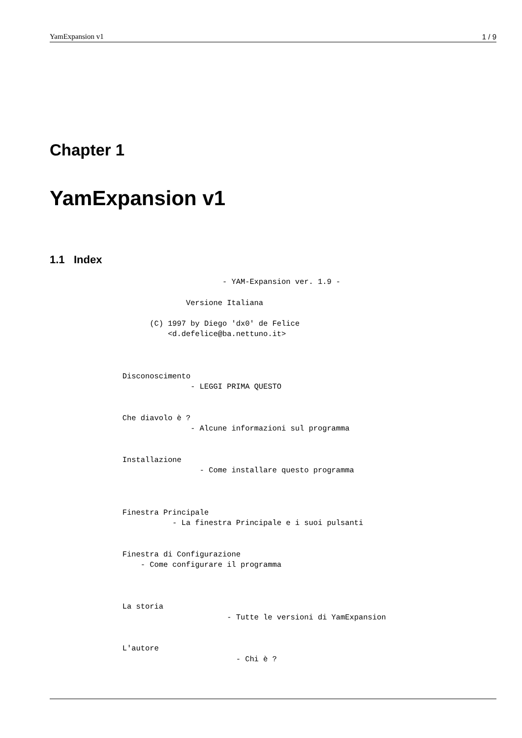YamExpansion v1 1 / 9
Chapter 1
YamExpansion v1
1.1 Index
                                      - YAM-Expansion ver. 1.9 -

                              Versione Italiana

                      (C) 1997 by Diego 'dx0' de Felice
                          <d.defelice@ba.nettuno.it>



                Disconoscimento
                               - LEGGI PRIMA QUESTO


                Che diavolo è ?
                               - Alcune informazioni sul programma


                Installazione
                                 - Come installare questo programma



                Finestra Principale
                           - La finestra Principale e i suoi pulsanti


                Finestra di Configurazione
                    - Come configurare il programma



                La storia
                                       - Tutte le versioni di YamExpansion


                L'autore
                                         - Chi è ?